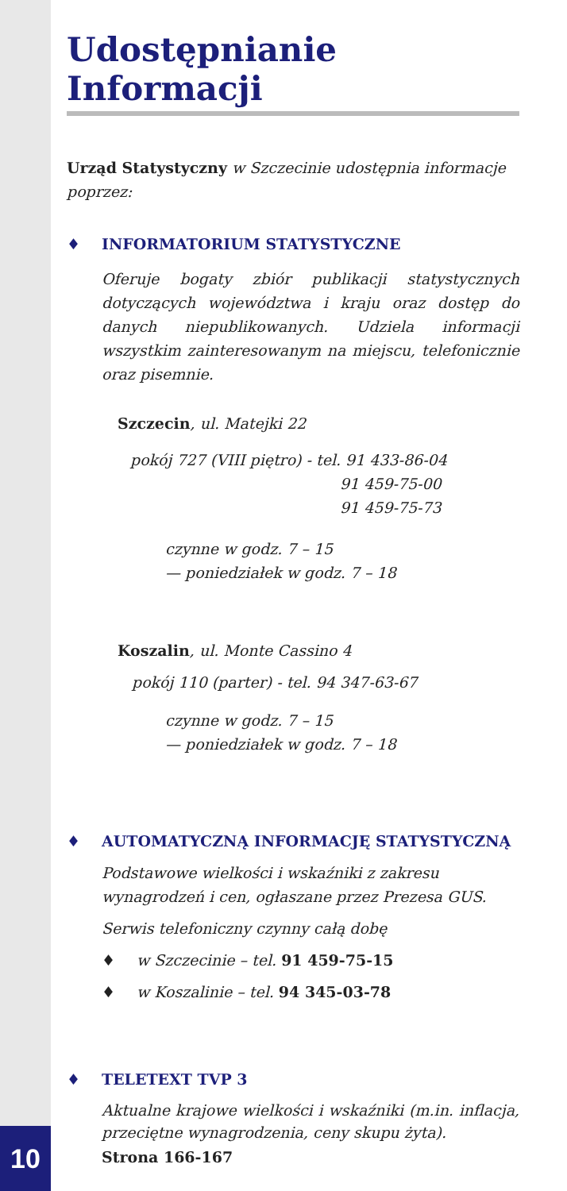Udostępnianie Informacji
Urząd Statystyczny w Szczecinie udostępnia informacje poprzez:
♦ INFORMATORIUM STATYSTYCZNE
Oferuje bogaty zbiór publikacji statystycznych dotyczących województwa i kraju oraz dostęp do danych niepublikowanych. Udziela informacji wszystkim zainteresowanym na miejscu, telefonicznie oraz pisemnie.
Szczecin, ul. Matejki 22
pokój 727 (VIII piętro) - tel. 91 433-86-04
91 459-75-00
91 459-75-73
czynne w godz. 7 – 15
— poniedziałek w godz. 7 – 18
Koszalin, ul. Monte Cassino 4
pokój 110 (parter) - tel. 94 347-63-67
czynne w godz. 7 – 15
— poniedziałek w godz. 7 – 18
♦ AUTOMATYCZNĄ INFORMACJĘ STATYSTYCZNĄ
Podstawowe wielkości i wskaźniki z zakresu wynagrodzeń i cen, ogłaszane przez Prezesa GUS.
Serwis telefoniczny czynny całą dobę
♦ w Szczecinie – tel. 91 459-75-15
♦ w Koszalinie – tel. 94 345-03-78
♦ TELETEXT TVP 3
Aktualne krajowe wielkości i wskaźniki (m.in. inflacja, przeciętne wynagrodzenia, ceny skupu żyta).
Strona 166-167
10